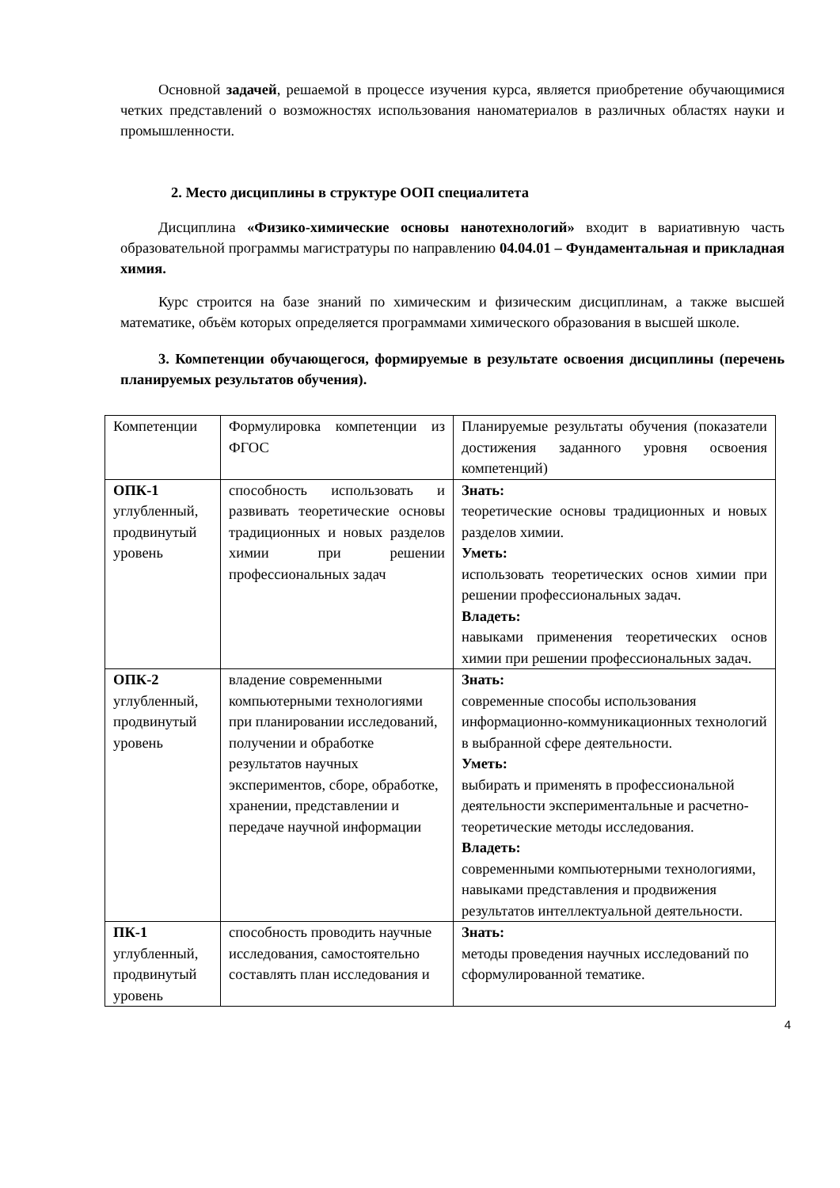Основной задачей, решаемой в процессе изучения курса, является приобретение обучающимися четких представлений о возможностях использования наноматериалов в различных областях науки и промышленности.
2. Место дисциплины в структуре ООП специалитета
Дисциплина «Физико-химические основы нанотехнологий» входит в вариативную часть образовательной программы магистратуры по направлению 04.04.01 – Фундаментальная и прикладная химия.
Курс строится на базе знаний по химическим и физическим дисциплинам, а также высшей математике, объём которых определяется программами химического образования в высшей школе.
3. Компетенции обучающегося, формируемые в результате освоения дисциплины (перечень планируемых результатов обучения).
| Компетенции | Формулировка компетенции из ФГОС | Планируемые результаты обучения (показатели достижения заданного уровня освоения компетенций) |
| ОПК-1 углубленный, продвинутый уровень | способность использовать и развивать теоретические основы традиционных и новых разделов химии при решении профессиональных задач | Знать: теоретические основы традиционных и новых разделов химии. Уметь: использовать теоретических основ химии при решении профессиональных задач. Владеть: навыками применения теоретических основ химии при решении профессиональных задач. |
| ОПК-2 углубленный, продвинутый уровень | владение современными компьютерными технологиями при планировании исследований, получении и обработке результатов научных экспериментов, сборе, обработке, хранении, представлении и передаче научной информации | Знать: современные способы использования информационно-коммуникационных технологий в выбранной сфере деятельности. Уметь: выбирать и применять в профессиональной деятельности экспериментальные и расчетно-теоретические методы исследования. Владеть: современными компьютерными технологиями, навыками представления и продвижения результатов интеллектуальной деятельности. |
| ПК-1 углубленный, продвинутый уровень | способность проводить научные исследования, самостоятельно составлять план исследования и | Знать: методы проведения научных исследований по сформулированной тематике. |
4